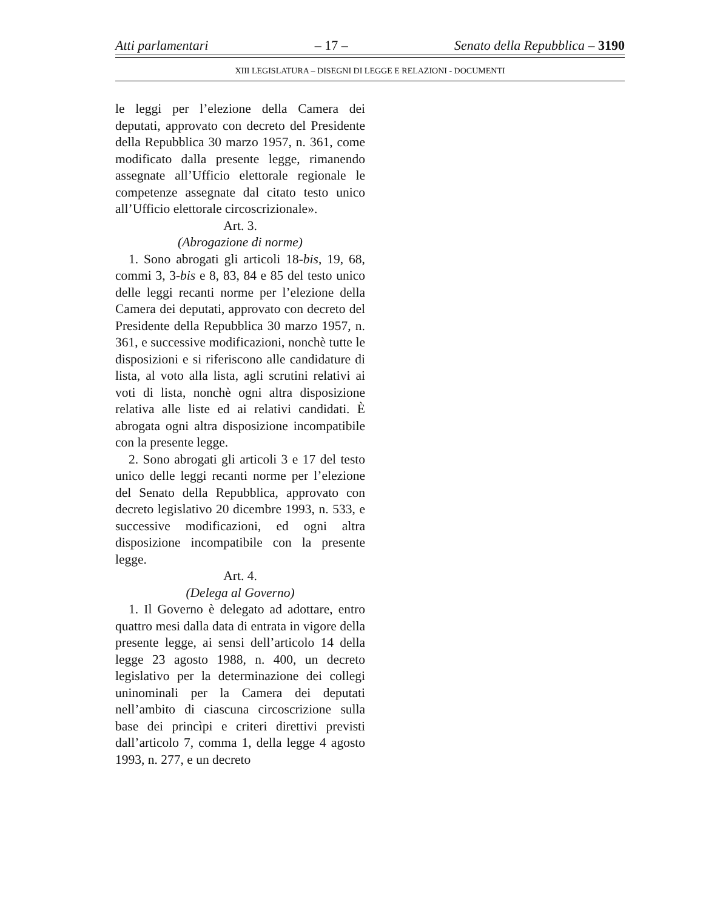Atti parlamentari – 17 – Senato della Repubblica – 3190
XIII LEGISLATURA – DISEGNI DI LEGGE E RELAZIONI - DOCUMENTI
le leggi per l’elezione della Camera dei deputati, approvato con decreto del Presidente della Repubblica 30 marzo 1957, n. 361, come modificato dalla presente legge, rimanendo assegnate all’Ufficio elettorale regionale le competenze assegnate dal citato testo unico all’Ufficio elettorale circoscrizionale».
Art. 3.
(Abrogazione di norme)
1. Sono abrogati gli articoli 18-bis, 19, 68, commi 3, 3-bis e 8, 83, 84 e 85 del testo unico delle leggi recanti norme per l’elezione della Camera dei deputati, approvato con decreto del Presidente della Repubblica 30 marzo 1957, n. 361, e successive modificazioni, nonchè tutte le disposizioni e si riferiscono alle candidature di lista, al voto alla lista, agli scrutini relativi ai voti di lista, nonchè ogni altra disposizione relativa alle liste ed ai relativi candidati. È abrogata ogni altra disposizione incompatibile con la presente legge.
2. Sono abrogati gli articoli 3 e 17 del testo unico delle leggi recanti norme per l’elezione del Senato della Repubblica, approvato con decreto legislativo 20 dicembre 1993, n. 533, e successive modificazioni, ed ogni altra disposizione incompatibile con la presente legge.
Art. 4.
(Delega al Governo)
1. Il Governo è delegato ad adottare, entro quattro mesi dalla data di entrata in vigore della presente legge, ai sensi dell’articolo 14 della legge 23 agosto 1988, n. 400, un decreto legislativo per la determinazione dei collegi uninominali per la Camera dei deputati nell’ambito di ciascuna circoscrizione sulla base dei princìpi e criteri direttivi previsti dall’articolo 7, comma 1, della legge 4 agosto 1993, n. 277, e un decreto